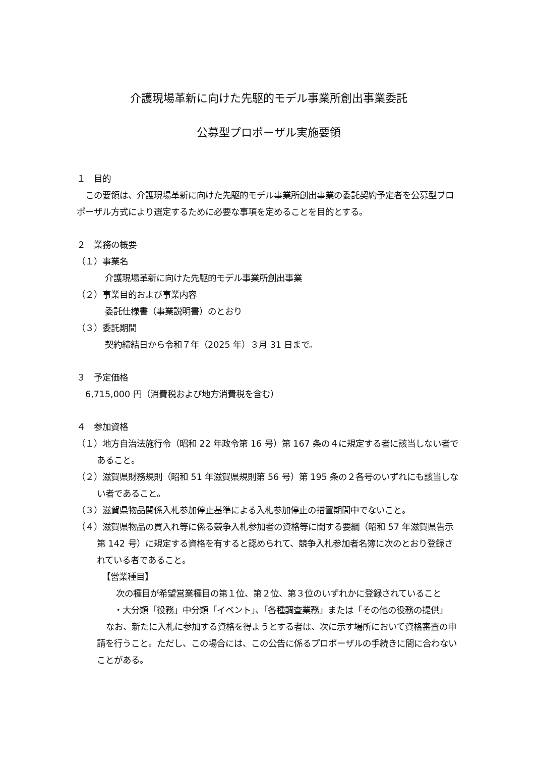介護現場革新に向けた先駆的モデル事業所創出事業委託
公募型プロポーザル実施要領
１　目的
　この要領は、介護現場革新に向けた先駆的モデル事業所創出事業の委託契約予定者を公募型プロポーザル方式により選定するために必要な事項を定めることを目的とする。
２　業務の概要
（１）事業名
介護現場革新に向けた先駆的モデル事業所創出事業
（２）事業目的および事業内容
委託仕様書（事業説明書）のとおり
（３）委託期間
契約締結日から令和７年（2025 年）３月 31 日まで。
３　予定価格
　6,715,000 円（消費税および地方消費税を含む）
４　参加資格
（１）地方自治法施行令（昭和 22 年政令第 16 号）第 167 条の４に規定する者に該当しない者であること。
（２）滋賀県財務規則（昭和 51 年滋賀県規則第 56 号）第 195 条の２各号のいずれにも該当しない者であること。
（３）滋賀県物品関係入札参加停止基準による入札参加停止の措置期間中でないこと。
（４）滋賀県物品の買入れ等に係る競争入札参加者の資格等に関する要綱（昭和 57 年滋賀県告示第 142 号）に規定する資格を有すると認められて、競争入札参加者名簿に次のとおり登録されている者であること。
【営業種目】
次の種目が希望営業種目の第１位、第２位、第３位のいずれかに登録されていること
・大分類「役務」中分類「イベント」、「各種調査業務」または「その他の役務の提供」
なお、新たに入札に参加する資格を得ようとする者は、次に示す場所において資格審査の申請を行うこと。ただし、この場合には、この公告に係るプロポーザルの手続きに間に合わないことがある。